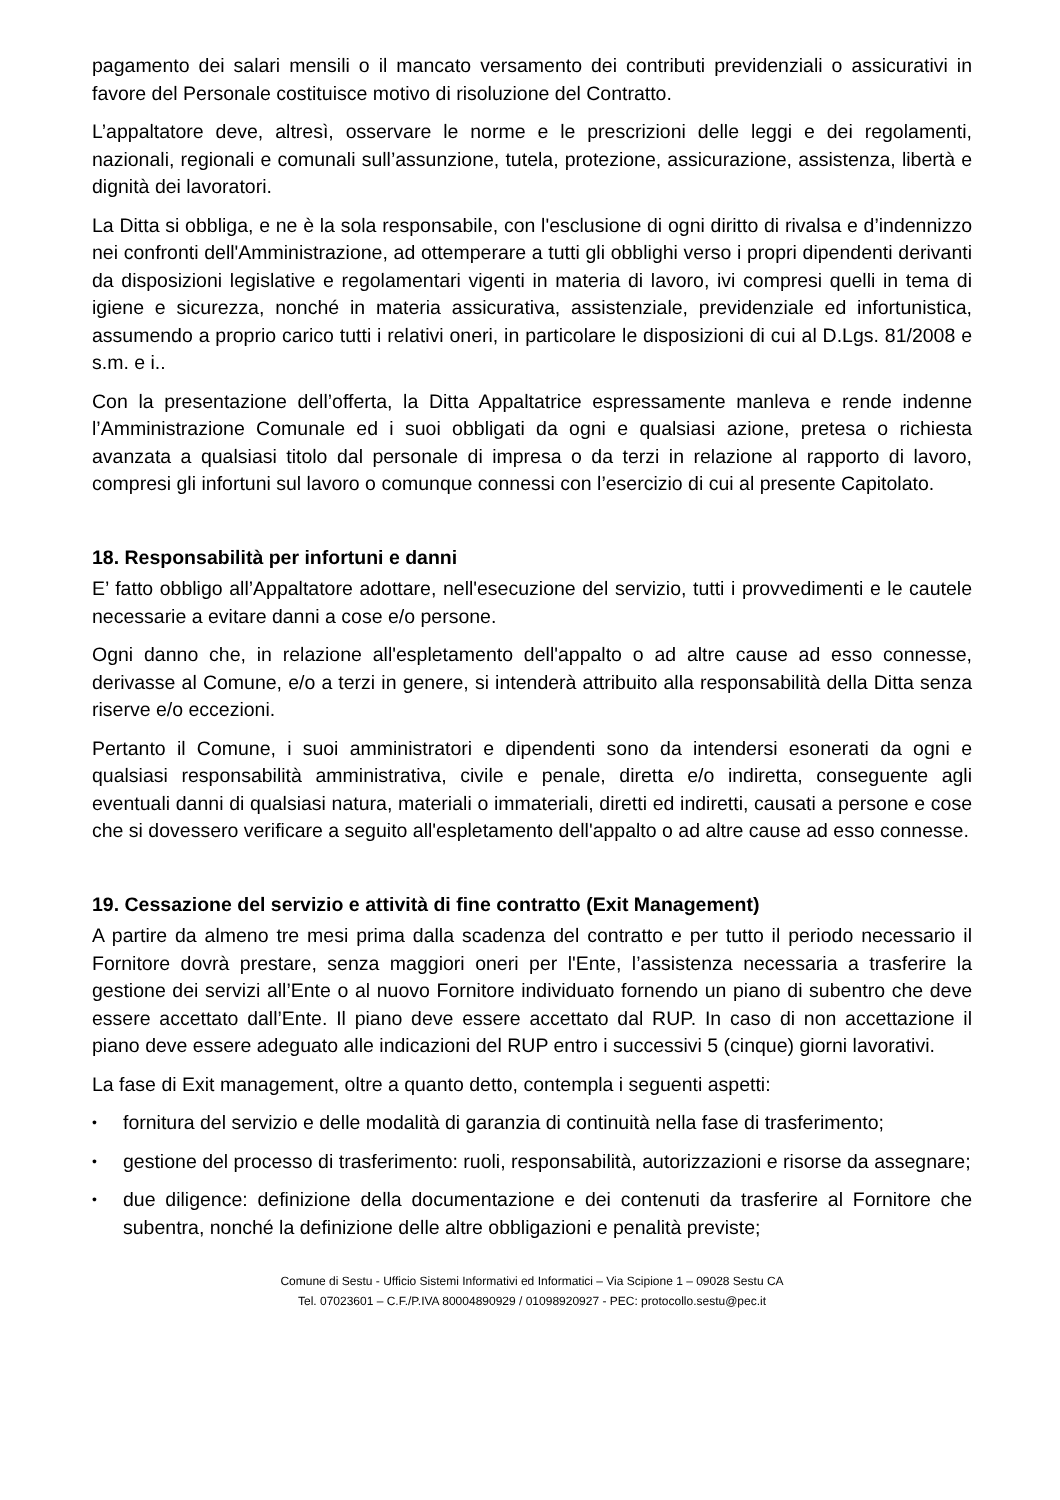pagamento dei salari mensili o il mancato versamento dei contributi previdenziali o assicurativi in favore del Personale costituisce motivo di risoluzione del Contratto.
L’appaltatore deve, altresì, osservare le norme e le prescrizioni delle leggi e dei regolamenti, nazionali, regionali e comunali sull’assunzione, tutela, protezione, assicurazione, assistenza, libertà e dignità dei lavoratori.
La Ditta si obbliga, e ne è la sola responsabile, con l'esclusione di ogni diritto di rivalsa e d’indennizzo nei confronti dell'Amministrazione, ad ottemperare a tutti gli obblighi verso i propri dipendenti derivanti da disposizioni legislative e regolamentari vigenti in materia di lavoro, ivi compresi quelli in tema di igiene e sicurezza, nonché in materia assicurativa, assistenziale, previdenziale ed infortunistica, assumendo a proprio carico tutti i relativi oneri, in particolare le disposizioni di cui al D.Lgs. 81/2008 e s.m. e i..
Con la presentazione dell’offerta, la Ditta Appaltatrice espressamente manleva e rende indenne l’Amministrazione Comunale ed i suoi obbligati da ogni e qualsiasi azione, pretesa o richiesta avanzata a qualsiasi titolo dal personale di impresa o da terzi in relazione al rapporto di lavoro, compresi gli infortuni sul lavoro o comunque connessi con l’esercizio di cui al presente Capitolato.
18. Responsabilità per infortuni e danni
E’ fatto obbligo all’Appaltatore adottare, nell'esecuzione del servizio, tutti i provvedimenti e le cautele necessarie a evitare danni a cose e/o persone.
Ogni danno che, in relazione all'espletamento dell'appalto o ad altre cause ad esso connesse, derivasse al Comune, e/o a terzi in genere, si intenderà attribuito alla responsabilità della Ditta senza riserve e/o eccezioni.
Pertanto il Comune, i suoi amministratori e dipendenti sono da intendersi esonerati da ogni e qualsiasi responsabilità amministrativa, civile e penale, diretta e/o indiretta, conseguente agli eventuali danni di qualsiasi natura, materiali o immateriali, diretti ed indiretti, causati a persone e cose che si dovessero verificare a seguito all'espletamento dell'appalto o ad altre cause ad esso connesse.
19. Cessazione del servizio e attività di fine contratto (Exit Management)
A partire da almeno tre mesi prima dalla scadenza del contratto e per tutto il periodo necessario il Fornitore dovrà prestare, senza maggiori oneri per l'Ente, l’assistenza necessaria a trasferire la gestione dei servizi all’Ente o al nuovo Fornitore individuato fornendo un piano di subentro che deve essere accettato dall’Ente. Il piano deve essere accettato dal RUP. In caso di non accettazione il piano deve essere adeguato alle indicazioni del RUP entro i successivi 5 (cinque) giorni lavorativi.
La fase di Exit management, oltre a quanto detto, contempla i seguenti aspetti:
• fornitura del servizio e delle modalità di garanzia di continuità nella fase di trasferimento;
• gestione del processo di trasferimento: ruoli, responsabilità, autorizzazioni e risorse da assegnare;
• due diligence: definizione della documentazione e dei contenuti da trasferire al Fornitore che subentra, nonché la definizione delle altre obbligazioni e penalità previste;
Comune di Sestu - Ufficio Sistemi Informativi ed Informatici – Via Scipione 1 – 09028 Sestu CA
Tel. 07023601 – C.F./P.IVA 80004890929 / 01098920927 - PEC: protocollo.sestu@pec.it